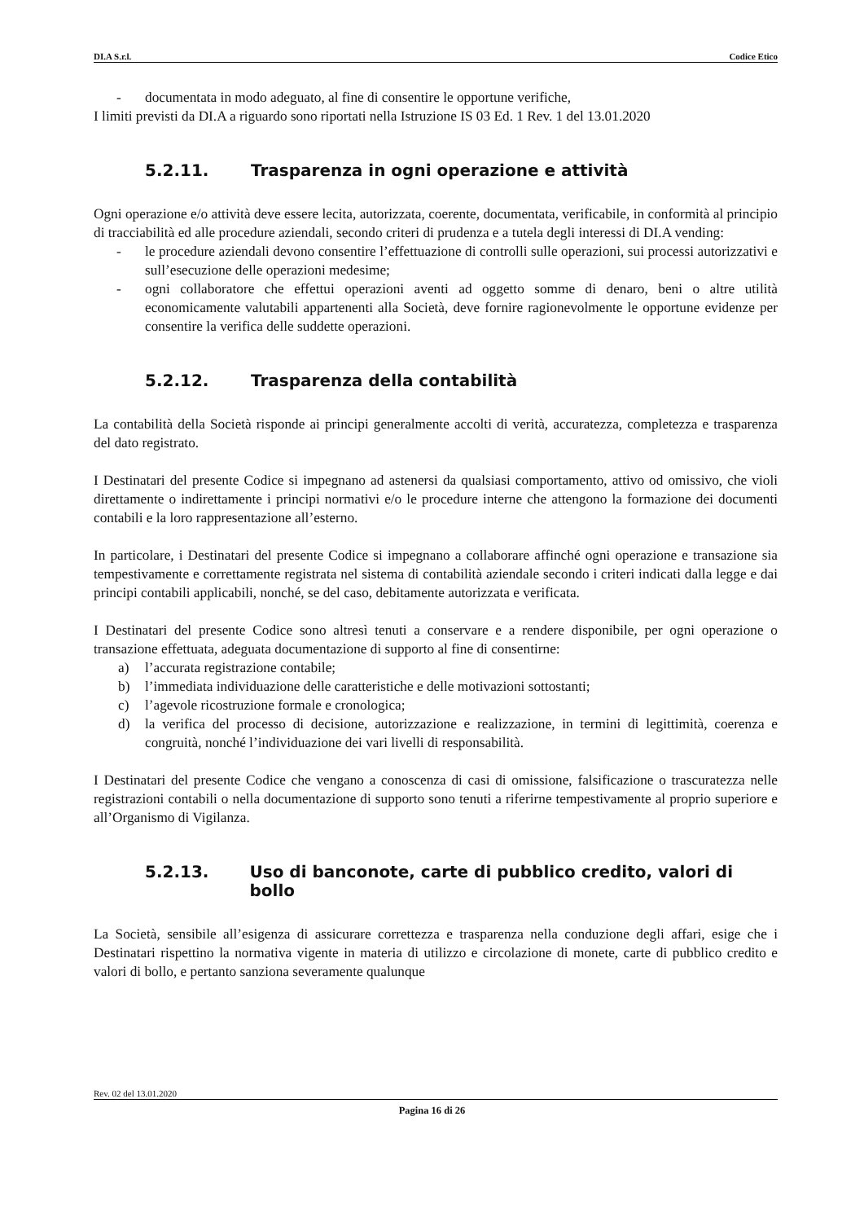DI.A S.r.l. Codice Etico
- documentata in modo adeguato, al fine di consentire le opportune verifiche,
I limiti previsti da DI.A a riguardo sono riportati nella Istruzione IS 03 Ed. 1 Rev. 1 del 13.01.2020
5.2.11. Trasparenza in ogni operazione e attività
Ogni operazione e/o attività deve essere lecita, autorizzata, coerente, documentata, verificabile, in conformità al principio di tracciabilità ed alle procedure aziendali, secondo criteri di prudenza e a tutela degli interessi di DI.A vending:
- le procedure aziendali devono consentire l’effettuazione di controlli sulle operazioni, sui processi autorizzativi e sull’esecuzione delle operazioni medesime;
- ogni collaboratore che effettui operazioni aventi ad oggetto somme di denaro, beni o altre utilità economicamente valutabili appartenenti alla Società, deve fornire ragionevolmente le opportune evidenze per consentire la verifica delle suddette operazioni.
5.2.12. Trasparenza della contabilità
La contabilità della Società risponde ai principi generalmente accolti di verità, accuratezza, completezza e trasparenza del dato registrato.
I Destinatari del presente Codice si impegnano ad astenersi da qualsiasi comportamento, attivo od omissivo, che violi direttamente o indirettamente i principi normativi e/o le procedure interne che attengono la formazione dei documenti contabili e la loro rappresentazione all’esterno.
In particolare, i Destinatari del presente Codice si impegnano a collaborare affinché ogni operazione e transazione sia tempestivamente e correttamente registrata nel sistema di contabilità aziendale secondo i criteri indicati dalla legge e dai principi contabili applicabili, nonché, se del caso, debitamente autorizzata e verificata.
I Destinatari del presente Codice sono altresì tenuti a conservare e a rendere disponibile, per ogni operazione o transazione effettuata, adeguata documentazione di supporto al fine di consentirne:
a) l’accurata registrazione contabile;
b) l’immediata individuazione delle caratteristiche e delle motivazioni sottostanti;
c) l’agevole ricostruzione formale e cronologica;
d) la verifica del processo di decisione, autorizzazione e realizzazione, in termini di legittimità, coerenza e congruità, nonché l’individuazione dei vari livelli di responsabilità.
I Destinatari del presente Codice che vengano a conoscenza di casi di omissione, falsificazione o trascuratezza nelle registrazioni contabili o nella documentazione di supporto sono tenuti a riferirne tempestivamente al proprio superiore e all’Organismo di Vigilanza.
5.2.13. Uso di banconote, carte di pubblico credito, valori di bollo
La Società, sensibile all’esigenza di assicurare correttezza e trasparenza nella conduzione degli affari, esige che i Destinatari rispettino la normativa vigente in materia di utilizzo e circolazione di monete, carte di pubblico credito e valori di bollo, e pertanto sanziona severamente qualunque
Rev. 02 del 13.01.2020
Pagina 16 di 26